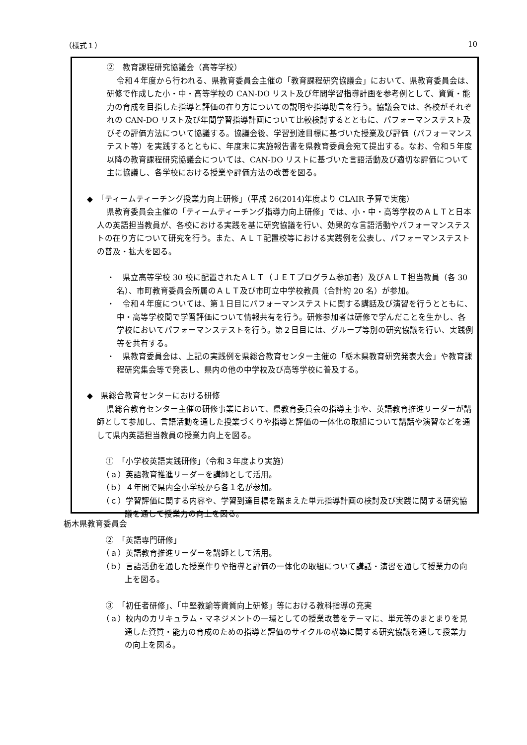（様式１） 10
②　教育課程研究協議会（高等学校）
令和４年度から行われる、県教育委員会主催の「教育課程研究協議会」において、県教育委員会は、研修で作成した小・中・高等学校の CAN-DO リスト及び年間学習指導計画を参考例として、資質・能力の育成を目指した指導と評価の在り方についての説明や指導助言を行う。協議会では、各校がそれぞれの CAN-DO リスト及び年間学習指導計画について比較検討するとともに、パフォーマンステスト及びその評価方法について協議する。協議会後、学習到達目標に基づいた授業及び評価（パフォーマンステスト等）を実践するとともに、年度末に実施報告書を県教育委員会宛て提出する。なお、令和５年度以降の教育課程研究協議会については、CAN-DO リストに基づいた言語活動及び適切な評価について主に協議し、各学校における授業や評価方法の改善を図る。
◆　「ティームティーチング授業力向上研修」（平成 26(2014)年度より CLAIR 予算で実施）
県教育委員会主催の「ティームティーチング指導力向上研修」では、小・中・高等学校のＡＬＴと日本人の英語担当教員が、各校における実践を基に研究協議を行い、効果的な言語活動やパフォーマンステストの在り方について研究を行う。また、ＡＬＴ配置校等における実践例を公表し、パフォーマンステストの普及・拡大を図る。
・　県立高等学校 30 校に配置されたＡＬＴ（ＪＥＴプログラム参加者）及びＡＬＴ担当教員（各 30 名）、市町教育委員会所属のＡＬＴ及び市町立中学校教員（合計約 20 名）が参加。
・　令和４年度については、第１日目にパフォーマンステストに関する講話及び演習を行うとともに、中・高等学校間で学習評価について情報共有を行う。研修参加者は研修で学んだことを生かし、各学校においてパフォーマンステストを行う。第２日目には、グループ等別の研究協議を行い、実践例等を共有する。
・　県教育委員会は、上記の実践例を県総合教育センター主催の「栃木県教育研究発表大会」や教育課程研究集会等で発表し、県内の他の中学校及び高等学校に普及する。
◆　県総合教育センターにおける研修
県総合教育センター主催の研修事業において、県教育委員会の指導主事や、英語教育推進リーダーが講師として参加し、言語活動を通した授業づくりや指導と評価の一体化の取組について講話や演習などを通して県内英語担当教員の授業力向上を図る。
①　「小学校英語実践研修」（令和３年度より実施）
（ａ）英語教育推進リーダーを講師として活用。
（ｂ）４年間で県内全小学校から各１名が参加。
（ｃ）学習評価に関する内容や、学習到達目標を踏まえた単元指導計画の検討及び実践に関する研究協議を通して授業力の向上を図る。
②　「英語専門研修」
（ａ）英語教育推進リーダーを講師として活用。
（ｂ）言語活動を通した授業作りや指導と評価の一体化の取組について講話・演習を通して授業力の向上を図る。
③　「初任者研修」、「中堅教諭等資質向上研修」等における教科指導の充実
（ａ）校内のカリキュラム・マネジメントの一環としての授業改善をテーマに、単元等のまとまりを見通した資質・能力の育成のための指導と評価のサイクルの構築に関する研究協議を通して授業力の向上を図る。
栃木県教育委員会